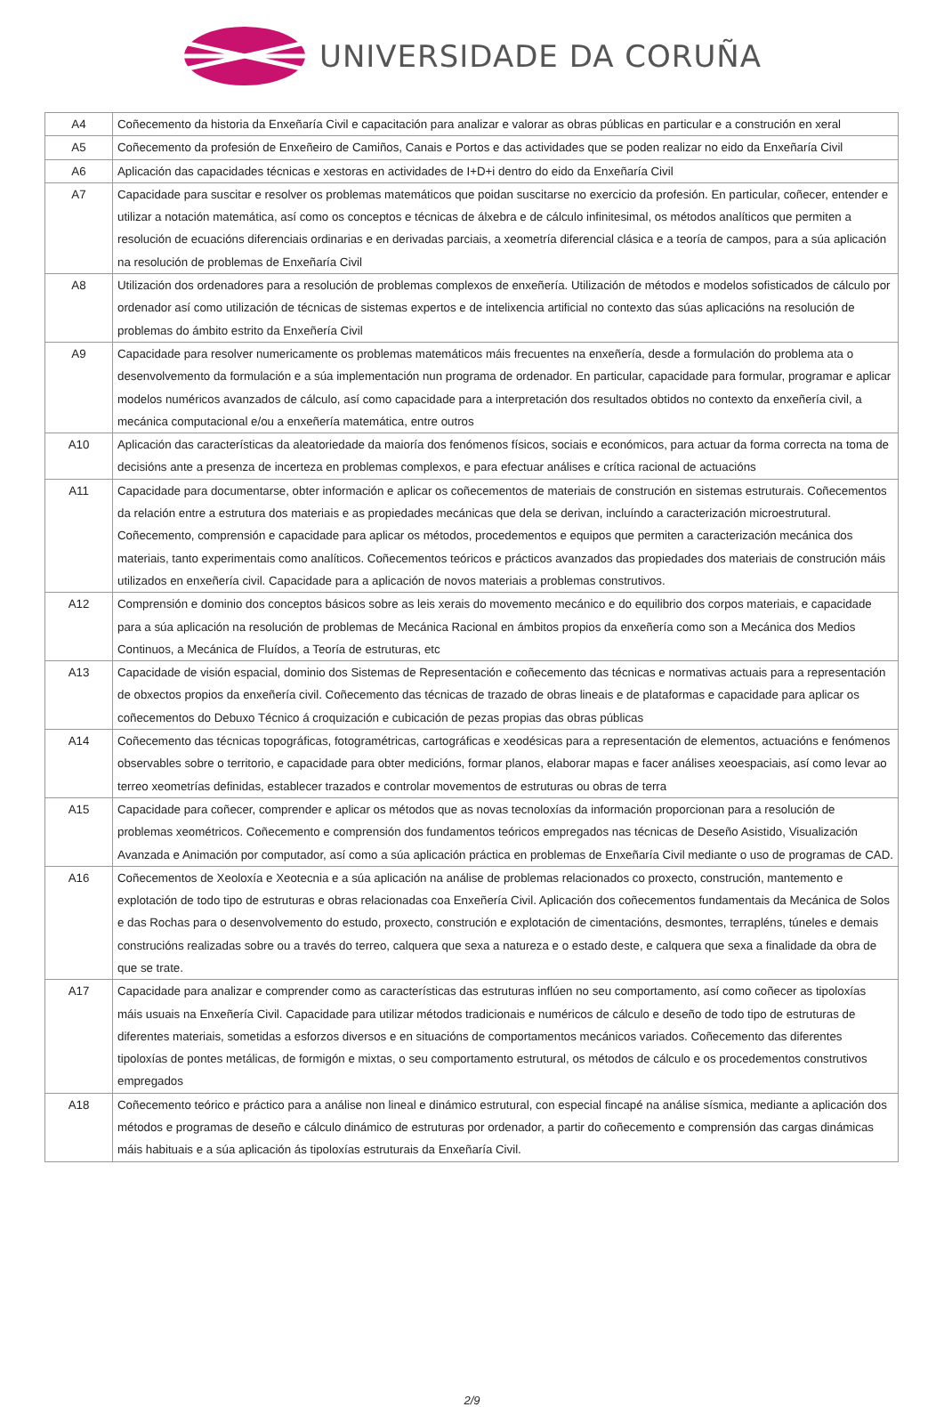UNIVERSIDADE DA CORUÑA
| A4 | Coñecemento da historia da Enxeñaría Civil e capacitación para analizar e valorar as obras públicas en particular e a construción en xeral |
| A5 | Coñecemento da profesión de Enxeñeiro de Camiños, Canais e Portos e das actividades que se poden realizar no eido da Enxeñaría Civil |
| A6 | Aplicación das capacidades técnicas e xestoras en actividades de I+D+i dentro do eido da Enxeñaría Civil |
| A7 | Capacidade para suscitar e resolver os problemas matemáticos que poidan suscitarse no exercicio da profesión. En particular, coñecer, entender e utilizar a notación matemática, así como os conceptos e técnicas de álxebra e de cálculo infinitesimal, os métodos analíticos que permiten a resolución de ecuacións diferenciais ordinarias e en derivadas parciais, a xeometría diferencial clásica e a teoría de campos, para a súa aplicación na resolución de problemas de Enxeñaría Civil |
| A8 | Utilización dos ordenadores para a resolución de problemas complexos de enxeñería. Utilización de métodos e modelos sofisticados de cálculo por ordenador así como utilización de técnicas de sistemas expertos e de intelixencia artificial no contexto das súas aplicacións na resolución de problemas do ámbito estrito da Enxeñería Civil |
| A9 | Capacidade para resolver numericamente os problemas matemáticos máis frecuentes na enxeñería, desde a formulación do problema ata o desenvolvemento da formulación e a súa implementación nun programa de ordenador. En particular, capacidade para formular, programar e aplicar modelos numéricos avanzados de cálculo, así como capacidade para a interpretación dos resultados obtidos no contexto da enxeñería civil, a mecánica computacional e/ou a enxeñería matemática, entre outros |
| A10 | Aplicación das características da aleatoriedade da maioría dos fenómenos físicos, sociais e económicos, para actuar da forma correcta na toma de decisións ante a presenza de incerteza en problemas complexos, e para efectuar análises e crítica racional de actuacións |
| A11 | Capacidade para documentarse, obter información e aplicar os coñecementos de materiais de construción en sistemas estruturais. Coñecementos da relación entre a estrutura dos materiais e as propiedades mecánicas que dela se derivan, incluíndo a caracterización microestrutural. Coñecemento, comprensión e capacidade para aplicar os métodos, procedementos e equipos que permiten a caracterización mecánica dos materiais, tanto experimentais como analíticos. Coñecementos teóricos e prácticos avanzados das propiedades dos materiais de construción máis utilizados en enxeñería civil. Capacidade para a aplicación de novos materiais a problemas construtivos. |
| A12 | Comprensión e dominio dos conceptos básicos sobre as leis xerais do movemento mecánico e do equilibrio dos corpos materiais, e capacidade para a súa aplicación na resolución de problemas de Mecánica Racional en ámbitos propios da enxeñería como son a Mecánica dos Medios Continuos, a Mecánica de Fluídos, a Teoría de estruturas, etc |
| A13 | Capacidade de visión espacial, dominio dos Sistemas de Representación e coñecemento das técnicas e normativas actuais para a representación de obxectos propios da enxeñería civil. Coñecemento das técnicas de trazado de obras lineais e de plataformas e capacidade para aplicar os coñecementos do Debuxo Técnico á croquización e cubicación de pezas propias das obras públicas |
| A14 | Coñecemento das técnicas topográficas, fotogramétricas, cartográficas e xeodésicas para a representación de elementos, actuacións e fenómenos observables sobre o territorio, e capacidade para obter medicións, formar planos, elaborar mapas e facer análises xeoespaciais, así como levar ao terreo xeometrías definidas, establecer trazados e controlar movementos de estruturas ou obras de terra |
| A15 | Capacidade para coñecer, comprender e aplicar os métodos que as novas tecnoloxías da información proporcionan para a resolución de problemas xeométricos. Coñecemento e comprensión dos fundamentos teóricos empregados nas técnicas de Deseño Asistido, Visualización Avanzada e Animación por computador, así como a súa aplicación práctica en problemas de Enxeñaría Civil mediante o uso de programas de CAD. |
| A16 | Coñecementos de Xeoloxía e Xeotecnia e a súa aplicación na análise de problemas relacionados co proxecto, construción, mantemento e explotación de todo tipo de estruturas e obras relacionadas coa Enxeñería Civil. Aplicación dos coñecementos fundamentais da Mecánica de Solos e das Rochas para o desenvolvemento do estudo, proxecto, construción e explotación de cimentacións, desmontes, terrapléns, túneles e demais construcións realizadas sobre ou a través do terreo, calquera que sexa a natureza e o estado deste, e calquera que sexa a finalidade da obra de que se trate. |
| A17 | Capacidade para analizar e comprender como as características das estruturas inflúen no seu comportamento, así como coñecer as tipoloxías máis usuais na Enxeñería Civil. Capacidade para utilizar métodos tradicionais e numéricos de cálculo e deseño de todo tipo de estruturas de diferentes materiais, sometidas a esforzos diversos e en situacións de comportamentos mecánicos variados. Coñecemento das diferentes tipoloxías de pontes metálicas, de formigón e mixtas, o seu comportamento estrutural, os métodos de cálculo e os procedementos construtivos empregados |
| A18 | Coñecemento teórico e práctico para a análise non lineal e dinámico estrutural, con especial fincapé na análise sísmica, mediante a aplicación dos métodos e programas de deseño e cálculo dinámico de estruturas por ordenador, a partir do coñecemento e comprensión das cargas dinámicas máis habituais e a súa aplicación ás tipoloxías estruturais da Enxeñaría Civil. |
2/9